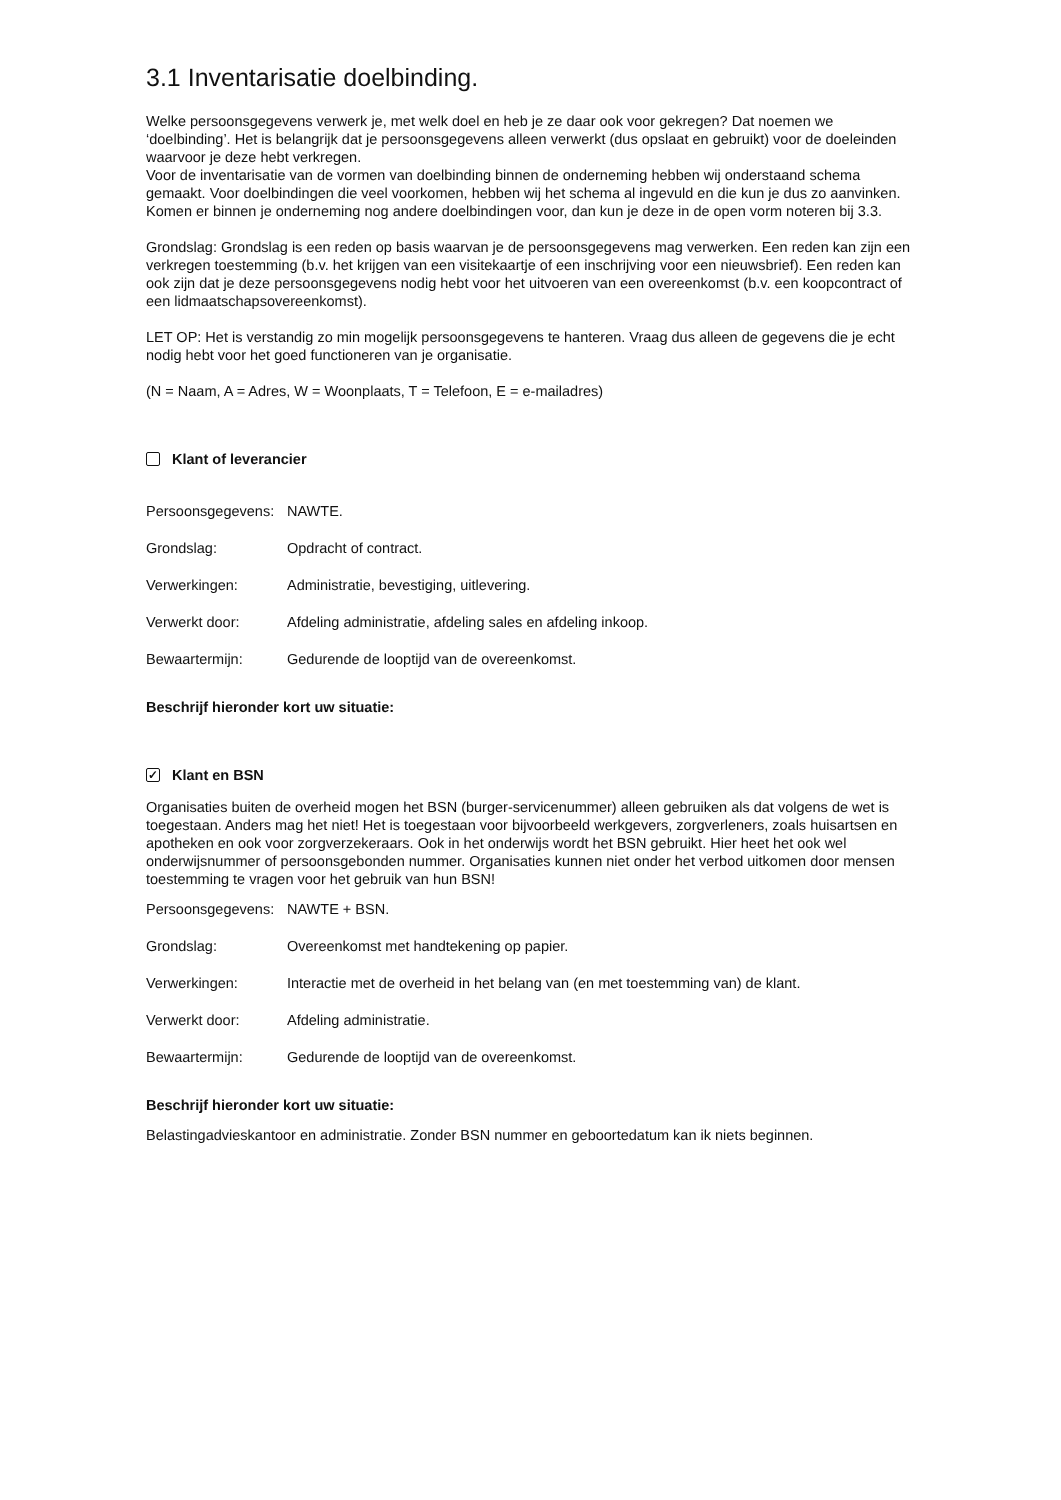3.1 Inventarisatie doelbinding.
Welke persoonsgegevens verwerk je, met welk doel en heb je ze daar ook voor gekregen? Dat noemen we ‘doelbinding’. Het is belangrijk dat je persoonsgegevens alleen verwerkt (dus opslaat en gebruikt) voor de doeleinden waarvoor je deze hebt verkregen.
Voor de inventarisatie van de vormen van doelbinding binnen de onderneming hebben wij onderstaand schema gemaakt. Voor doelbindingen die veel voorkomen, hebben wij het schema al ingevuld en die kun je dus zo aanvinken. Komen er binnen je onderneming nog andere doelbindingen voor, dan kun je deze in de open vorm noteren bij 3.3.
Grondslag: Grondslag is een reden op basis waarvan je de persoonsgegevens mag verwerken. Een reden kan zijn een verkregen toestemming (b.v. het krijgen van een visitekaartje of een inschrijving voor een nieuwsbrief). Een reden kan ook zijn dat je deze persoonsgegevens nodig hebt voor het uitvoeren van een overeenkomst (b.v. een koopcontract of een lidmaatschapsovereenkomst).
LET OP: Het is verstandig zo min mogelijk persoonsgegevens te hanteren. Vraag dus alleen de gegevens die je echt nodig hebt voor het goed functioneren van je organisatie.
(N = Naam, A = Adres, W = Woonplaats, T = Telefoon, E = e-mailadres)
Klant of leverancier
Persoonsgegevens: NAWTE.
Grondslag: Opdracht of contract.
Verwerkingen: Administratie, bevestiging, uitlevering.
Verwerkt door: Afdeling administratie, afdeling sales en afdeling inkoop.
Bewaartermijn: Gedurende de looptijd van de overeenkomst.
Beschrijf hieronder kort uw situatie:
✓ Klant en BSN
Organisaties buiten de overheid mogen het BSN (burger-servicenummer) alleen gebruiken als dat volgens de wet is toegestaan. Anders mag het niet! Het is toegestaan voor bijvoorbeeld werkgevers, zorgverleners, zoals huisartsen en apotheken en ook voor zorgverzekeraars. Ook in het onderwijs wordt het BSN gebruikt. Hier heet het ook wel onderwijsnummer of persoonsgebonden nummer. Organisaties kunnen niet onder het verbod uitkomen door mensen toestemming te vragen voor het gebruik van hun BSN!
Persoonsgegevens: NAWTE + BSN.
Grondslag: Overeenkomst met handtekening op papier.
Verwerkingen: Interactie met de overheid in het belang van (en met toestemming van) de klant.
Verwerkt door: Afdeling administratie.
Bewaartermijn: Gedurende de looptijd van de overeenkomst.
Beschrijf hieronder kort uw situatie:
Belastingadvieskantoor en administratie. Zonder BSN nummer en geboortedatum kan ik niets beginnen.